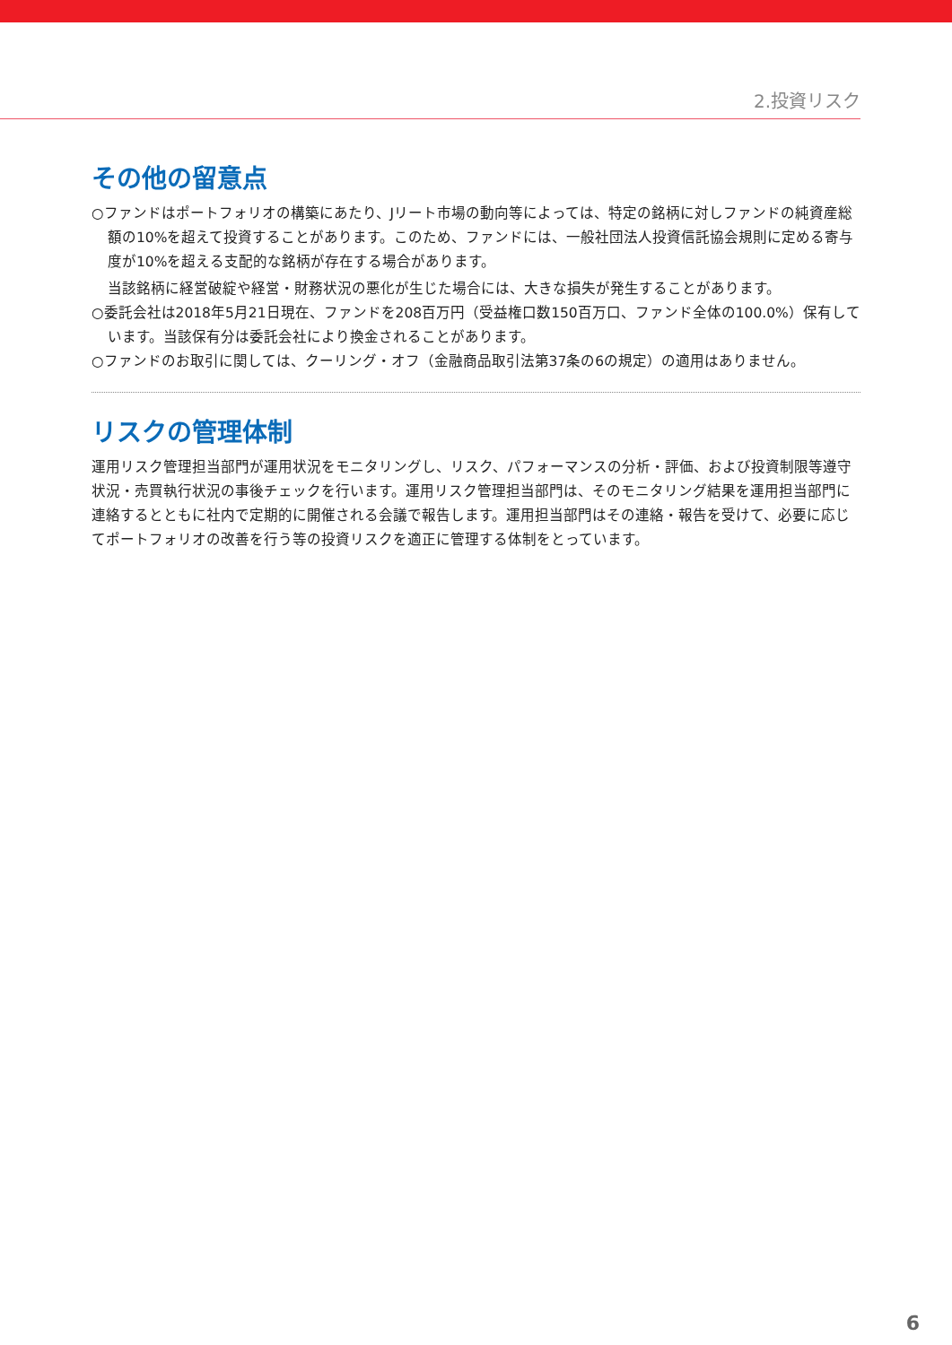2.投資リスク
その他の留意点
○ファンドはポートフォリオの構築にあたり、Jリート市場の動向等によっては、特定の銘柄に対しファンドの純資産総額の10%を超えて投資することがあります。このため、ファンドには、一般社団法人投資信託協会規則に定める寄与度が10%を超える支配的な銘柄が存在する場合があります。
当該銘柄に経営破綻や経営・財務状況の悪化が生じた場合には、大きな損失が発生することがあります。
○委託会社は2018年5月21日現在、ファンドを208百万円（受益権口数150百万口、ファンド全体の100.0%）保有しています。当該保有分は委託会社により換金されることがあります。
○ファンドのお取引に関しては、クーリング・オフ（金融商品取引法第37条の6の規定）の適用はありません。
リスクの管理体制
運用リスク管理担当部門が運用状況をモニタリングし、リスク、パフォーマンスの分析・評価、および投資制限等遵守状況・売買執行状況の事後チェックを行います。運用リスク管理担当部門は、そのモニタリング結果を運用担当部門に連絡するとともに社内で定期的に開催される会議で報告します。運用担当部門はその連絡・報告を受けて、必要に応じてポートフォリオの改善を行う等の投資リスクを適正に管理する体制をとっています。
6